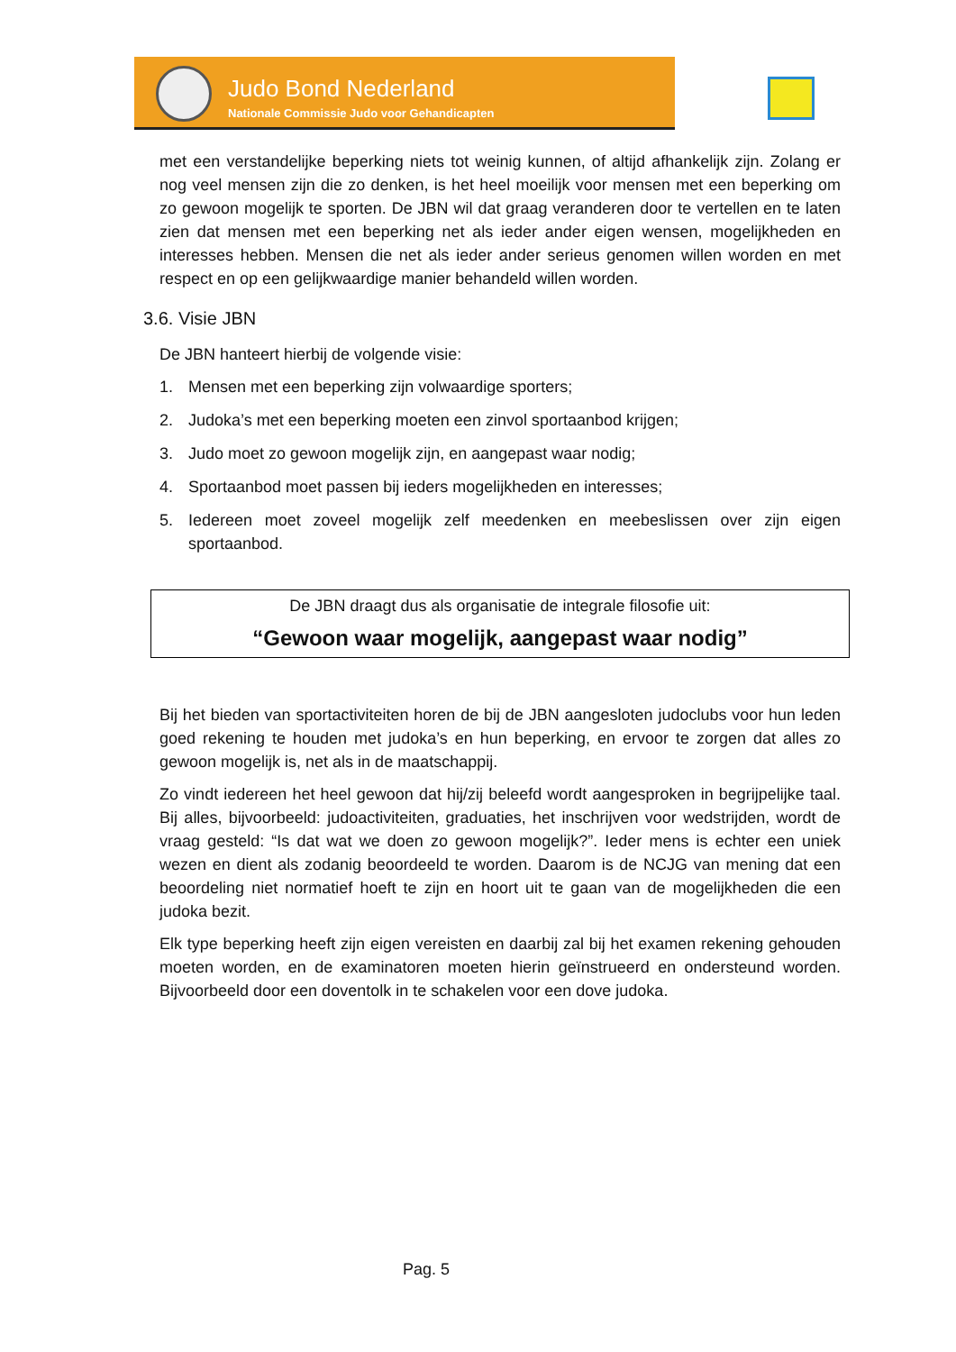Judo Bond Nederland
Nationale Commissie Judo voor Gehandicapten
met een verstandelijke beperking niets tot weinig kunnen, of altijd afhankelijk zijn. Zolang er nog veel mensen zijn die zo denken, is het heel moeilijk voor mensen met een beperking om zo gewoon mogelijk te sporten. De JBN wil dat graag veranderen door te vertellen en te laten zien dat mensen met een beperking net als ieder ander eigen wensen, mogelijkheden en interesses hebben. Mensen die net als ieder ander serieus genomen willen worden en met respect en op een gelijkwaardige manier behandeld willen worden.
3.6. Visie JBN
De JBN hanteert hierbij de volgende visie:
1. Mensen met een beperking zijn volwaardige sporters;
2. Judoka’s met een beperking moeten een zinvol sportaanbod krijgen;
3. Judo moet zo gewoon mogelijk zijn, en aangepast waar nodig;
4. Sportaanbod moet passen bij ieders mogelijkheden en interesses;
5. Iedereen moet zoveel mogelijk zelf meedenken en meebeslissen over zijn eigen sportaanbod.
De JBN draagt dus als organisatie de integrale filosofie uit:
“Gewoon waar mogelijk, aangepast waar nodig”
Bij het bieden van sportactiviteiten horen de bij de JBN aangesloten judoclubs voor hun leden goed rekening te houden met judoka’s en hun beperking, en ervoor te zorgen dat alles zo gewoon mogelijk is, net als in de maatschappij.
Zo vindt iedereen het heel gewoon dat hij/zij beleefd wordt aangesproken in begrijpelijke taal. Bij alles, bijvoorbeeld: judoactiviteiten, graduaties, het inschrijven voor wedstrijden, wordt de vraag gesteld: “Is dat wat we doen zo gewoon mogelijk?”. Ieder mens is echter een uniek wezen en dient als zodanig beoordeeld te worden. Daarom is de NCJG van mening dat een beoordeling niet normatief hoeft te zijn en hoort uit te gaan van de mogelijkheden die een judoka bezit.
Elk type beperking heeft zijn eigen vereisten en daarbij zal bij het examen rekening gehouden moeten worden, en de examinatoren moeten hierin geïnstrueerd en ondersteund worden. Bijvoorbeeld door een doventolk in te schakelen voor een dove judoka.
Pag. 5